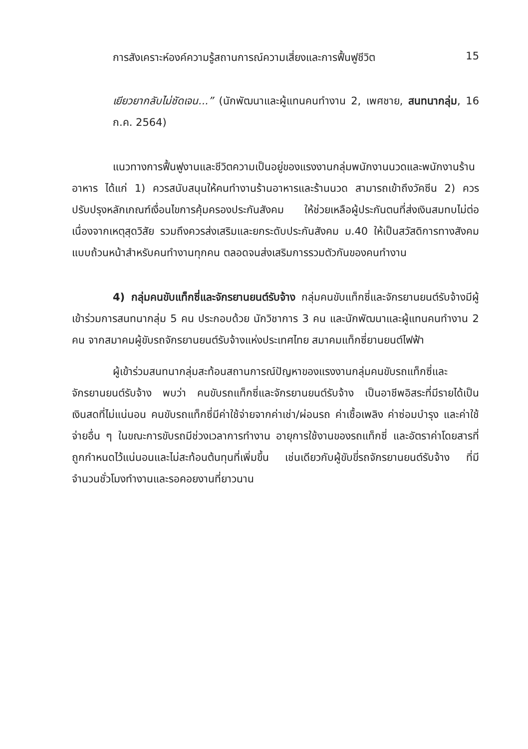การสังเคราะห์องค์ความรู้สถานการณ์ความเสี่ยงและการฟื้นฟูชีวิต 15
เยียวยากลับไม่ชัดเจน...” (นักพัฒนาและผู้แทนคนทำงาน 2, เพศชาย, สนทนากลุ่ม, 16 ก.ค. 2564)
แนวทางการฟื้นฟูงานและชีวิตความเป็นอยู่ของแรงงานกลุ่มพนักงานนวดและพนักงานร้านอาหาร ได้แก่ 1) ควรสนับสนุนให้คนทำงานร้านอาหารและร้านนวด สามารถเข้าถึงวัคซีน 2) ควรปรับปรุงหลักเกณฑ์เงื่อนไขการคุ้มครองประกันสังคม ให้ช่วยเหลือผู้ประกันตนที่ส่งเงินสมทบไม่ต่อเนื่องจากเหตุสุดวิสัย รวมถึงควรส่งเสริมและยกระดับประกันสังคม ม.40 ให้เป็นสวัสดิการทางสังคมแบบถ้วนหน้าสำหรับคนทำงานทุกคน ตลอดจนส่งเสริมการรวมตัวกันของคนทำงาน
4) กลุ่มคนขับแท็กซี่และจักรยานยนต์รับจ้าง กลุ่มคนขับแท็กซี่และจักรยานยนต์รับจ้างมีผู้เข้าร่วมการสนทนากลุ่ม 5 คน ประกอบด้วย นักวิชาการ 3 คน และนักพัฒนาและผู้แทนคนทำงาน 2 คน จากสมาคมผู้ขับรถจักรยานยนต์รับจ้างแห่งประเทศไทย สมาคมแท็กซี่ยานยนต์ไฟฟ้า
ผู้เข้าร่วมสนทนากลุ่มสะท้อนสถานการณ์ปัญหาของแรงงานกลุ่มคนขับรถแท็กซี่และจักรยานยนต์รับจ้าง พบว่า คนขับรถแท็กซี่และจักรยานยนต์รับจ้าง เป็นอาชีพอิสระที่มีรายได้เป็นเงินสดที่ไม่แน่นอน คนขับรถแท็กซี่มีค่าใช้จ่ายจากค่าเช่า/ผ่อนรถ ค่าเชื้อเพลิง ค่าซ่อมบำรุง และค่าใช้จ่ายอื่น ๆ ในขณะการขับรถมีช่วงเวลาการทำงาน อายุการใช้งานของรถแท็กซี่ และอัตราค่าโดยสารที่ถูกกำหนดไว้แน่นอนและไม่สะท้อนต้นทุนที่เพิ่มขึ้น เช่นเดียวกับผู้ขับขี่รถจักรยานยนต์รับจ้าง ที่มีจำนวนชั่วโมงทำงานและรอคอยงานที่ยาวนาน